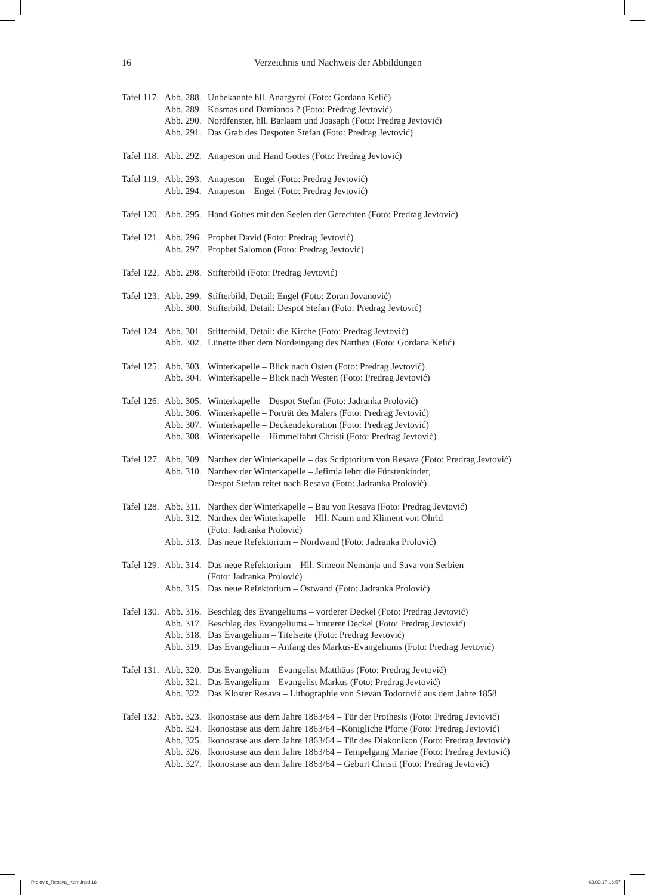16 Verzeichnis und Nachweis der Abbildungen
| Tafel 117. | Abb. 288. | Unbekannte hll. Anargyroi (Foto: Gordana Kelić) |
| | Abb. 289. | Kosmas und Damianos ? (Foto: Predrag Jevtović) |
| | Abb. 290. | Nordfenster, hll. Barlaam und Joasaph (Foto: Predrag Jevtović) |
| | Abb. 291. | Das Grab des Despoten Stefan (Foto: Predrag Jevtović) |
| Tafel 118. | Abb. 292. | Anapeson und Hand Gottes (Foto: Predrag Jevtović) |
| Tafel 119. | Abb. 293. | Anapeson – Engel (Foto: Predrag Jevtović) |
| | Abb. 294. | Anapeson – Engel (Foto: Predrag Jevtović) |
| Tafel 120. | Abb. 295. | Hand Gottes mit den Seelen der Gerechten (Foto: Predrag Jevtović) |
| Tafel 121. | Abb. 296. | Prophet David (Foto: Predrag Jevtović) |
| | Abb. 297. | Prophet Salomon (Foto: Predrag Jevtović) |
| Tafel 122. | Abb. 298. | Stifterbild (Foto: Predrag Jevtović) |
| Tafel 123. | Abb. 299. | Stifterbild, Detail: Engel (Foto: Zoran Jovanović) |
| | Abb. 300. | Stifterbild, Detail: Despot Stefan (Foto: Predrag Jevtović) |
| Tafel 124. | Abb. 301. | Stifterbild, Detail: die Kirche (Foto: Predrag Jevtović) |
| | Abb. 302. | Lünette über dem Nordeingang des Narthex (Foto: Gordana Kelić) |
| Tafel 125. | Abb. 303. | Winterkapelle – Blick nach Osten (Foto: Predrag Jevtović) |
| | Abb. 304. | Winterkapelle – Blick nach Westen (Foto: Predrag Jevtović) |
| Tafel 126. | Abb. 305. | Winterkapelle – Despot Stefan (Foto: Jadranka Prolović) |
| | Abb. 306. | Winterkapelle – Porträt des Malers (Foto: Predrag Jevtović) |
| | Abb. 307. | Winterkapelle – Deckendekoration (Foto: Predrag Jevtović) |
| | Abb. 308. | Winterkapelle – Himmelfahrt Christi (Foto: Predrag Jevtović) |
| Tafel 127. | Abb. 309. | Narthex der Winterkapelle – das Scriptorium von Resava (Foto: Predrag Jevtović) |
| | Abb. 310. | Narthex der Winterkapelle – Jefimia lehrt die Fürstenkinder, Despot Stefan reitet nach Resava (Foto: Jadranka Prolović) |
| Tafel 128. | Abb. 311. | Narthex der Winterkapelle – Bau von Resava (Foto: Predrag Jevtović) |
| | Abb. 312. | Narthex der Winterkapelle – Hll. Naum und Kliment von Ohrid (Foto: Jadranka Prolović) |
| | Abb. 313. | Das neue Refektorium – Nordwand (Foto: Jadranka Prolović) |
| Tafel 129. | Abb. 314. | Das neue Refektorium – Hll. Simeon Nemanja und Sava von Serbien (Foto: Jadranka Prolović) |
| | Abb. 315. | Das neue Refektorium – Ostwand (Foto: Jadranka Prolović) |
| Tafel 130. | Abb. 316. | Beschlag des Evangeliums – vorderer Deckel (Foto: Predrag Jevtović) |
| | Abb. 317. | Beschlag des Evangeliums – hinterer Deckel (Foto: Predrag Jevtović) |
| | Abb. 318. | Das Evangelium – Titelseite (Foto: Predrag Jevtović) |
| | Abb. 319. | Das Evangelium – Anfang des Markus-Evangeliums (Foto: Predrag Jevtović) |
| Tafel 131. | Abb. 320. | Das Evangelium – Evangelist Matthäus (Foto: Predrag Jevtović) |
| | Abb. 321. | Das Evangelium – Evangelist Markus (Foto: Predrag Jevtović) |
| | Abb. 322. | Das Kloster Resava – Lithographie von Stevan Todorović aus dem Jahre 1858 |
| Tafel 132. | Abb. 323. | Ikonostase aus dem Jahre 1863/64 – Tür der Prothesis (Foto: Predrag Jevtović) |
| | Abb. 324. | Ikonostase aus dem Jahre 1863/64 –Königliche Pforte (Foto: Predrag Jevtović) |
| | Abb. 325. | Ikonostase aus dem Jahre 1863/64 – Tür des Diakonikon (Foto: Predrag Jevtović) |
| | Abb. 326. | Ikonostase aus dem Jahre 1863/64 – Tempelgang Mariae (Foto: Predrag Jevtović) |
| | Abb. 327. | Ikonostase aus dem Jahre 1863/64 – Geburt Christi (Foto: Predrag Jevtović) |
Prolovic_Resava_Kern.indd 16 03.03.17 16:57